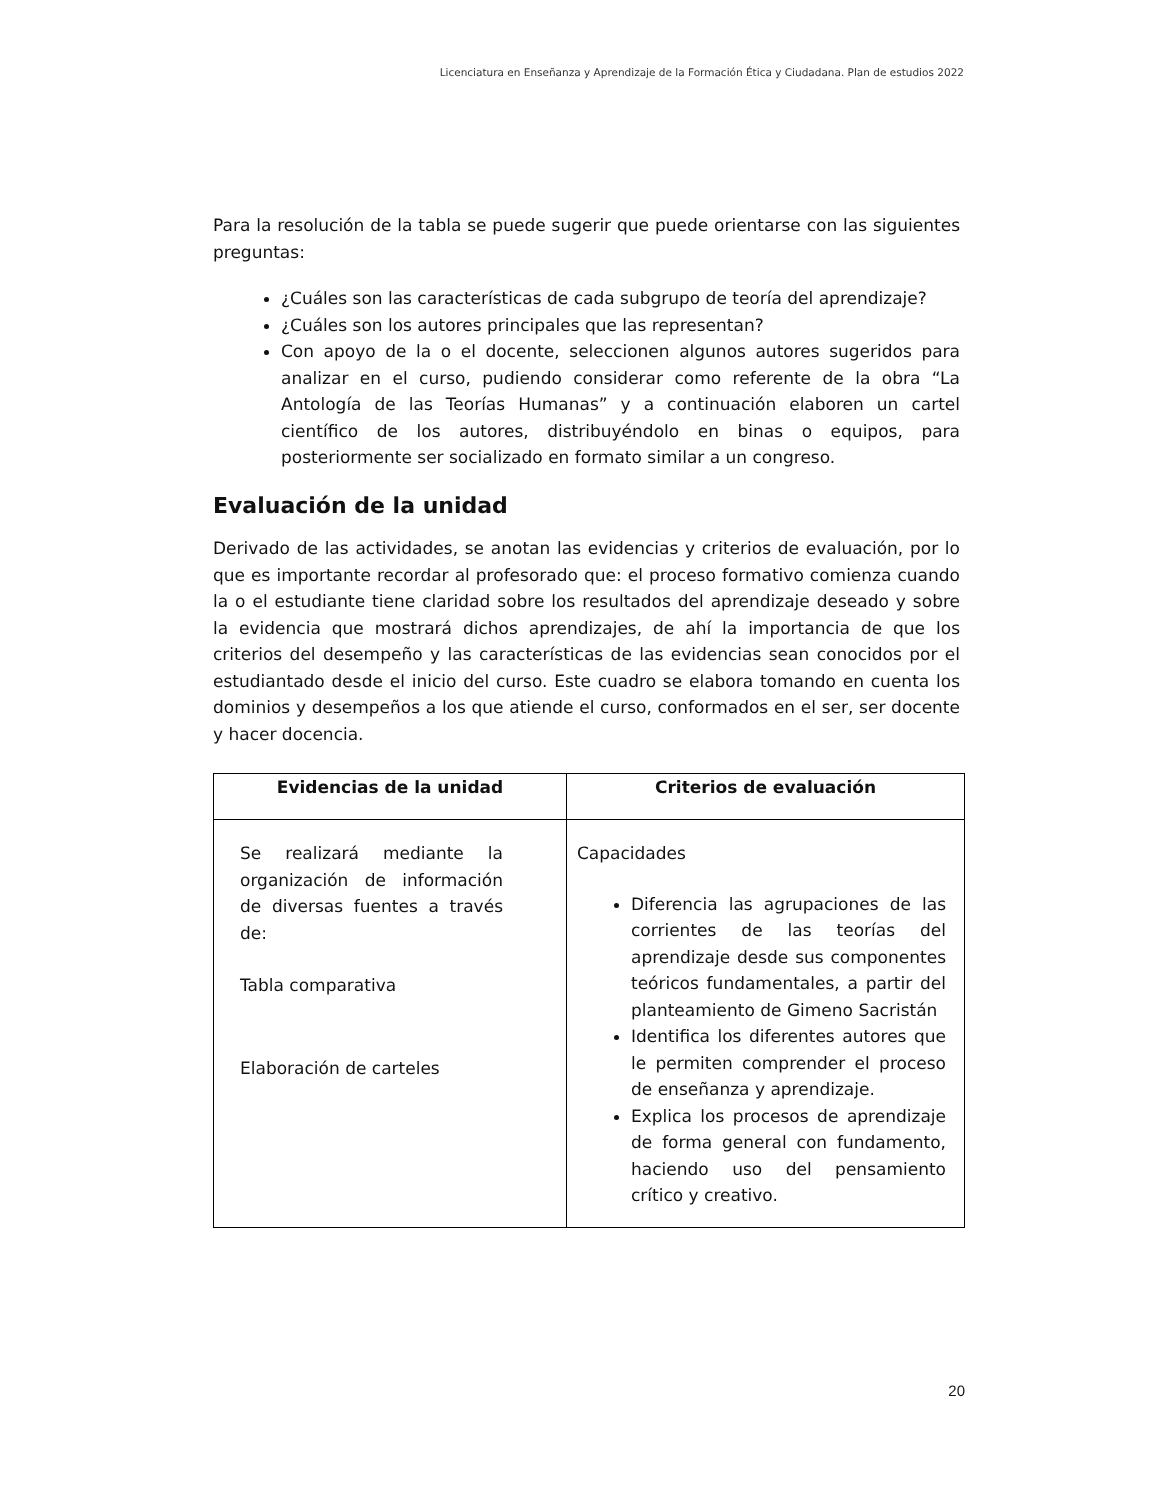Licenciatura en Enseñanza y Aprendizaje de la Formación Ética y Ciudadana. Plan de estudios 2022
Para la resolución de la tabla se puede sugerir que puede orientarse con las siguientes preguntas:
¿Cuáles son las características de cada subgrupo de teoría del aprendizaje?
¿Cuáles son los autores principales que las representan?
Con apoyo de la o el docente, seleccionen algunos autores sugeridos para analizar en el curso, pudiendo considerar como referente de la obra “La Antología de las Teorías Humanas” y a continuación elaboren un cartel científico de los autores, distribuyéndolo en binas o equipos, para posteriormente ser socializado en formato similar a un congreso.
Evaluación de la unidad
Derivado de las actividades, se anotan las evidencias y criterios de evaluación, por lo que es importante recordar al profesorado que: el proceso formativo comienza cuando la o el estudiante tiene claridad sobre los resultados del aprendizaje deseado y sobre la evidencia que mostrará dichos aprendizajes, de ahí la importancia de que los criterios del desempeño y las características de las evidencias sean conocidos por el estudiantado desde el inicio del curso. Este cuadro se elabora tomando en cuenta los dominios y desempeños a los que atiende el curso, conformados en el ser, ser docente y hacer docencia.
| Evidencias de la unidad | Criterios de evaluación |
| --- | --- |
| Se realizará mediante la organización de información de diversas fuentes a través de: Tabla comparativa Elaboración de carteles | Capacidades Diferencia las agrupaciones de las corrientes de las teorías del aprendizaje desde sus componentes teóricos fundamentales, a partir del planteamiento de Gimeno Sacristán Identifica los diferentes autores que le permiten comprender el proceso de enseñanza y aprendizaje. Explica los procesos de aprendizaje de forma general con fundamento, haciendo uso del pensamiento crítico y creativo. |
20